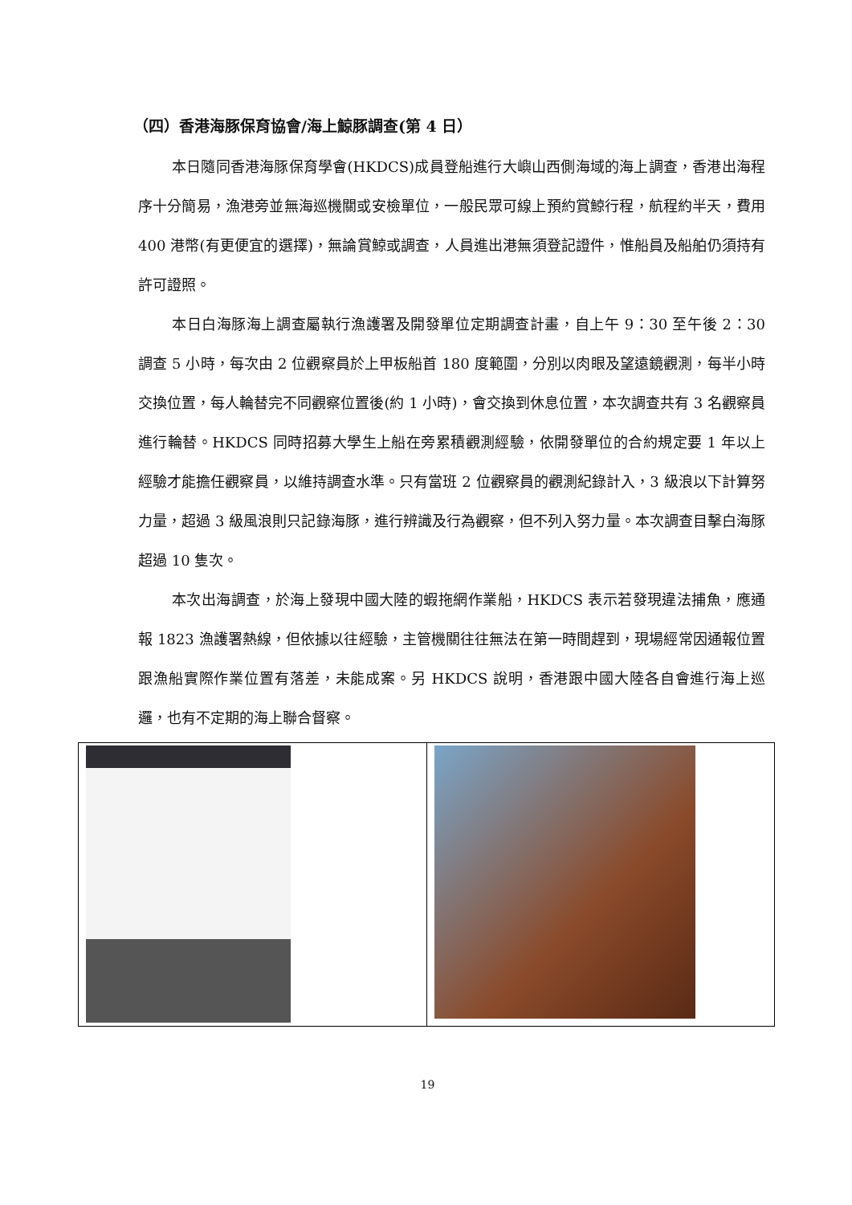（四）香港海豚保育協會/海上鯨豚調查(第 4 日）
本日隨同香港海豚保育學會(HKDCS)成員登船進行大嶼山西側海域的海上調查，香港出海程序十分簡易，漁港旁並無海巡機關或安檢單位，一般民眾可線上預約賞鯨行程，航程約半天，費用 400 港幣(有更便宜的選擇)，無論賞鯨或調查，人員進出港無須登記證件，惟船員及船舶仍須持有許可證照。
本日白海豚海上調查屬執行漁護署及開發單位定期調查計畫，自上午 9：30 至午後 2：30 調查 5 小時，每次由 2 位觀察員於上甲板船首 180 度範圍，分別以肉眼及望遠鏡觀測，每半小時交換位置，每人輪替完不同觀察位置後(約 1 小時)，會交換到休息位置，本次調查共有 3 名觀察員進行輪替。HKDCS 同時招募大學生上船在旁累積觀測經驗，依開發單位的合約規定要 1 年以上經驗才能擔任觀察員，以維持調查水準。只有當班 2 位觀察員的觀測紀錄計入，3 級浪以下計算努力量，超過 3 級風浪則只記錄海豚，進行辨識及行為觀察，但不列入努力量。本次調查目擊白海豚超過 10 隻次。
本次出海調查，於海上發現中國大陸的蝦拖網作業船，HKDCS 表示若發現違法捕魚，應通報 1823 漁護署熱線，但依據以往經驗，主管機關往往無法在第一時間趕到，現場經常因通報位置跟漁船實際作業位置有落差，未能成案。另 HKDCS 說明，香港跟中國大陸各自會進行海上巡邏，也有不定期的海上聯合督察。
19